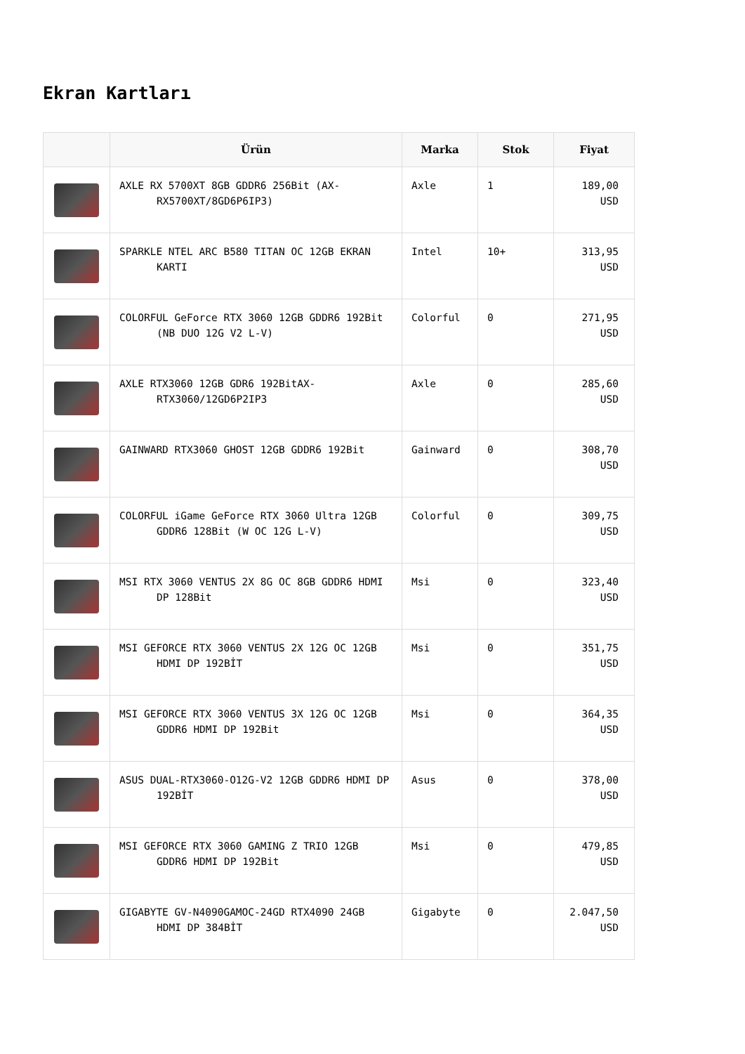Ekran Kartları
| | Ürün | Marka | Stok | Fiyat |
| --- | --- | --- | --- | --- |
| | AXLE RX 5700XT 8GB GDDR6 256Bit (AX-RX5700XT/8GD6P6IP3) | Axle | 1 | 189,00 USD |
| | SPARKLE NTEL ARC B580 TITAN OC 12GB EKRAN KARTI | Intel | 10+ | 313,95 USD |
| | COLORFUL GeForce RTX 3060 12GB GDDR6 192Bit (NB DUO 12G V2 L-V) | Colorful | 0 | 271,95 USD |
| | AXLE RTX3060 12GB GDR6 192BitAX-RTX3060/12GD6P2IP3 | Axle | 0 | 285,60 USD |
| | GAINWARD RTX3060 GHOST 12GB GDDR6 192Bit | Gainward | 0 | 308,70 USD |
| | COLORFUL iGame GeForce RTX 3060 Ultra 12GB GDDR6 128Bit (W OC 12G L-V) | Colorful | 0 | 309,75 USD |
| | MSI RTX 3060 VENTUS 2X 8G OC 8GB GDDR6 HDMI DP 128Bit | Msi | 0 | 323,40 USD |
| | MSI GEFORCE RTX 3060 VENTUS 2X 12G OC 12GB HDMI DP 192BİT | Msi | 0 | 351,75 USD |
| | MSI GEFORCE RTX 3060 VENTUS 3X 12G OC 12GB GDDR6 HDMI DP 192Bit | Msi | 0 | 364,35 USD |
| | ASUS DUAL-RTX3060-O12G-V2 12GB GDDR6 HDMI DP 192BİT | Asus | 0 | 378,00 USD |
| | MSI GEFORCE RTX 3060 GAMING Z TRIO 12GB GDDR6 HDMI DP 192Bit | Msi | 0 | 479,85 USD |
| | GIGABYTE GV-N4090GAMOC-24GD RTX4090 24GB HDMI DP 384BİT | Gigabyte | 0 | 2.047,50 USD |